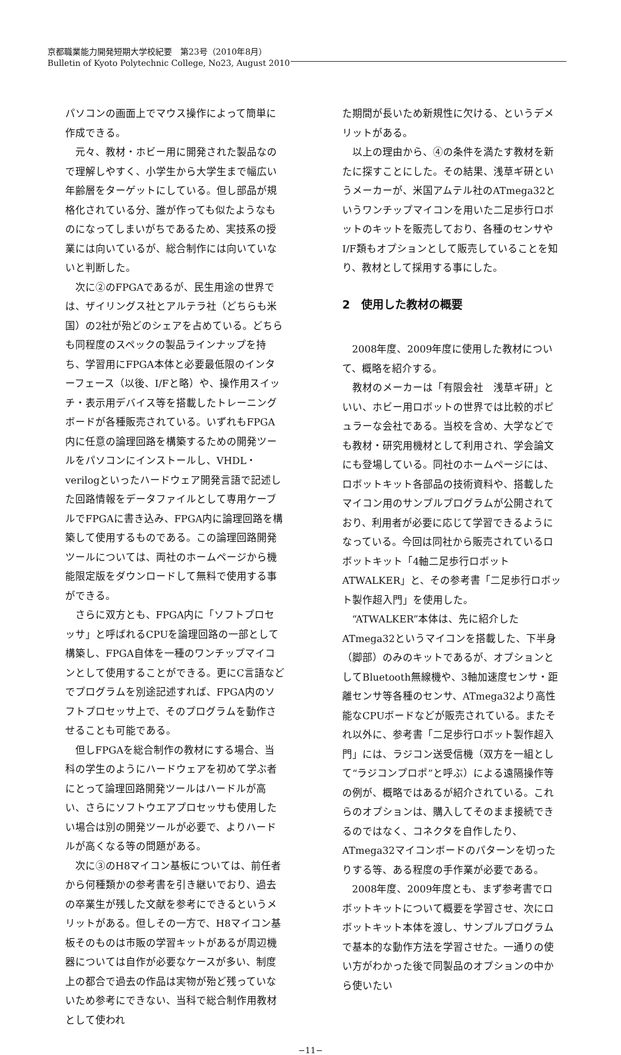京都職業能力開発短期大学校紀要　第23号（2010年8月）
Bulletin of Kyoto Polytechnic College, No23, August 2010
パソコンの画面上でマウス操作によって簡単に作成できる。
元々、教材・ホビー用に開発された製品なので理解しやすく、小学生から大学生まで幅広い年齢層をターゲットにしている。但し部品が規格化されている分、誰が作っても似たようなものになってしまいがちであるため、実技系の授業には向いているが、総合制作には向いていないと判断した。
次に②のFPGAであるが、民生用途の世界では、ザイリングス社とアルテラ社（どちらも米国）の2社が殆どのシェアを占めている。どちらも同程度のスペックの製品ラインナップを持ち、学習用にFPGA本体と必要最低限のインターフェース（以後、I/Fと略）や、操作用スイッチ・表示用デバイス等を搭載したトレーニングボードが各種販売されている。いずれもFPGA内に任意の論理回路を構築するための開発ツールをパソコンにインストールし、VHDL・verilogといったハードウェア開発言語で記述した回路情報をデータファイルとして専用ケーブルでFPGAに書き込み、FPGA内に論理回路を構築して使用するものである。この論理回路開発ツールについては、両社のホームページから機能限定版をダウンロードして無料で使用する事ができる。
さらに双方とも、FPGA内に「ソフトプロセッサ」と呼ばれるCPUを論理回路の一部として構築し、FPGA自体を一種のワンチップマイコンとして使用することができる。更にC言語などでプログラムを別途記述すれば、FPGA内のソフトプロセッサ上で、そのプログラムを動作させることも可能である。
但しFPGAを総合制作の教材にする場合、当科の学生のようにハードウェアを初めて学ぶ者にとって論理回路開発ツールはハードルが高い、さらにソフトウエアプロセッサも使用したい場合は別の開発ツールが必要で、よりハードルが高くなる等の問題がある。
次に③のH8マイコン基板については、前任者から何種類かの参考書を引き継いでおり、過去の卒業生が残した文献を参考にできるというメリットがある。但しその一方で、H8マイコン基板そのものは市販の学習キットがあるが周辺機器については自作が必要なケースが多い、制度上の都合で過去の作品は実物が殆ど残っていないため参考にできない、当科で総合制作用教材として使われ
た期間が長いため新規性に欠ける、というデメリットがある。
以上の理由から、④の条件を満たす教材を新たに探すことにした。その結果、浅草ギ研というメーカーが、米国アムテル社のATmega32というワンチップマイコンを用いた二足歩行ロボットのキットを販売しており、各種のセンサやI/F類もオプションとして販売していることを知り、教材として採用する事にした。
2　使用した教材の概要
2008年度、2009年度に使用した教材について、概略を紹介する。
教材のメーカーは「有限会社　浅草ギ研」といい、ホビー用ロボットの世界では比較的ポピュラーな会社である。当校を含め、大学などでも教材・研究用機材として利用され、学会論文にも登場している。同社のホームページには、ロボットキット各部品の技術資料や、搭載したマイコン用のサンプルプログラムが公開されており、利用者が必要に応じて学習できるようになっている。今回は同社から販売されているロボットキット「4軸二足歩行ロボットATWALKER」と、その参考書「二足歩行ロボット製作超入門」を使用した。
“ATWALKER”本体は、先に紹介したATmega32というマイコンを搭載した、下半身（脚部）のみのキットであるが、オプションとしてBluetooth無線機や、3軸加速度センサ・距離センサ等各種のセンサ、ATmega32より高性能なCPUボードなどが販売されている。またそれ以外に、参考書「二足歩行ロボット製作超入門」には、ラジコン送受信機（双方を一組として“ラジコンプロポ”と呼ぶ）による遠隔操作等の例が、概略ではあるが紹介されている。これらのオプションは、購入してそのまま接続できるのではなく、コネクタを自作したり、ATmega32マイコンボードのパターンを切ったりする等、ある程度の手作業が必要である。
2008年度、2009年度とも、まず参考書でロボットキットについて概要を学習させ、次にロボットキット本体を渡し、サンプルプログラムで基本的な動作方法を学習させた。一通りの使い方がわかった後で同製品のオプションの中から使いたい
−11−